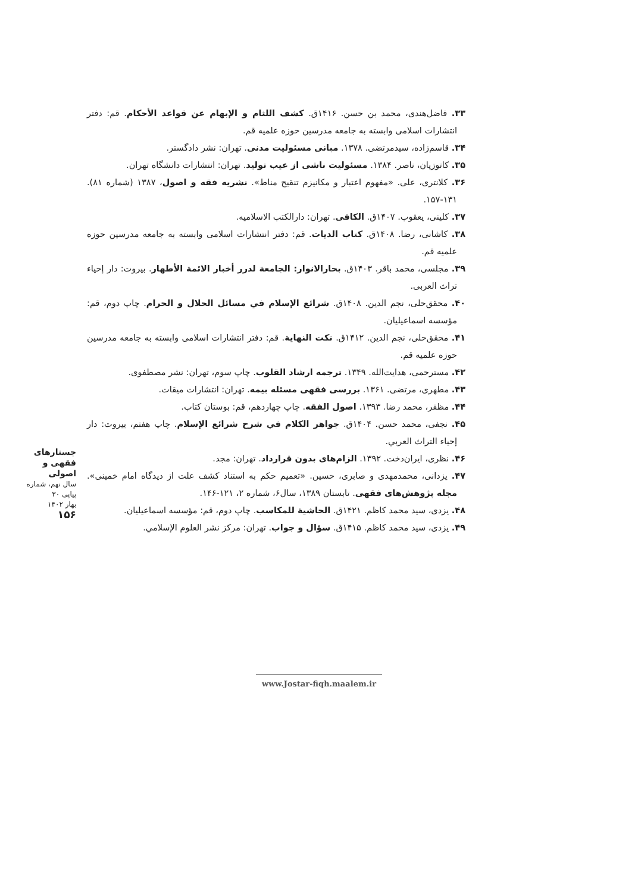۳۳. فاضل‌هندی، محمد بن حسن. ۱۴۱۶ق. کشف اللثام و الإبهام عن قواعد الأحکام. قم: دفتر انتشارات اسلامی وابسته به جامعه مدرسین حوزه علمیه قم.
۳۴. قاسم‌زاده، سیدمرتضی. ۱۳۷۸. مبانی مسئولیت مدنی. تهران: نشر دادگستر.
۳۵. کاتوزیان، ناصر. ۱۳۸۴. مسئولیت ناشی از عیب تولید. تهران: انتشارات دانشگاه تهران.
۳۶. کلانتری، علی. «مفهوم اعتبار و مکانیزم تنقیح مناط». نشریه فقه و اصول، ۱۳۸۷ (شماره ۸۱). ۱۳۱-۱۵۷.
۳۷. کلینی، یعقوب. ۱۴۰۷ق. الکافی. تهران: دارالکتب الاسلامیه.
۳۸. کاشانی، رضا. ۱۴۰۸ق. کتاب الدیات. قم: دفتر انتشارات اسلامی وابسته به جامعه مدرسین حوزه علمیه قم.
۳۹. مجلسی، محمد باقر. ۱۴۰۳ق. بحارالانوار: الجامعة لدرر أخبار الائمة الأطهار. بیروت: دار إحیاء تراث العربی.
۴۰. محقق‌حلی، نجم الدین. ۱۴۰۸ق. شرائع الإسلام في مسائل الحلال و الحرام. چاپ دوم، قم: مؤسسه اسماعیلیان.
۴۱. محقق‌حلی، نجم الدین. ۱۴۱۲ق. نکت النهایة. قم: دفتر انتشارات اسلامی وابسته به جامعه مدرسین حوزه علمیه قم.
۴۲. مسترحمی، هدایت‌الله. ۱۳۴۹. ترجمه ارشاد القلوب. چاپ سوم، تهران: نشر مصطفوی.
۴۳. مطهری، مرتضی. ۱۳۶۱. بررسی فقهی مسئله بیمه. تهران: انتشارات میقات.
۴۴. مظفر، محمد رضا. ۱۳۹۳. اصول الفقه. چاپ چهاردهم، قم: بوستان کتاب.
۴۵. نجفی، محمد حسن. ۱۴۰۴ق. جواهر الکلام في شرح شرائع الإسلام. چاپ هفتم، بیروت: دار إحیاء التراث العربي.
۴۶. نظری، ایران‌دخت. ۱۳۹۲. الزام‌های بدون قرارداد. تهران: مجد.
۴۷. یزدانی، محمدمهدی و صابری، حسین. «تعمیم حکم به استناد کشف علت از دیدگاه امام خمینی». مجله پژوهش‌های فقهی. تابستان ۱۳۸۹، سال۶، شماره ۲، ۱۲۱-۱۴۶.
۴۸. یزدی، سید محمد کاظم. ۱۴۲۱ق. الحاشیة للمکاسب. چاپ دوم، قم: مؤسسه اسماعیلیان.
۴۹. یزدی، سید محمد کاظم. ۱۴۱۵ق. سؤال و جواب. تهران: مرکز نشر العلوم الإسلامي.
جستارهای
فقهی و اصولی
سال نهم، شماره پیاپی ۳۰
بهار ۱۴۰۲
۱۵۶
www.Jostar-fiqh.maalem.ir